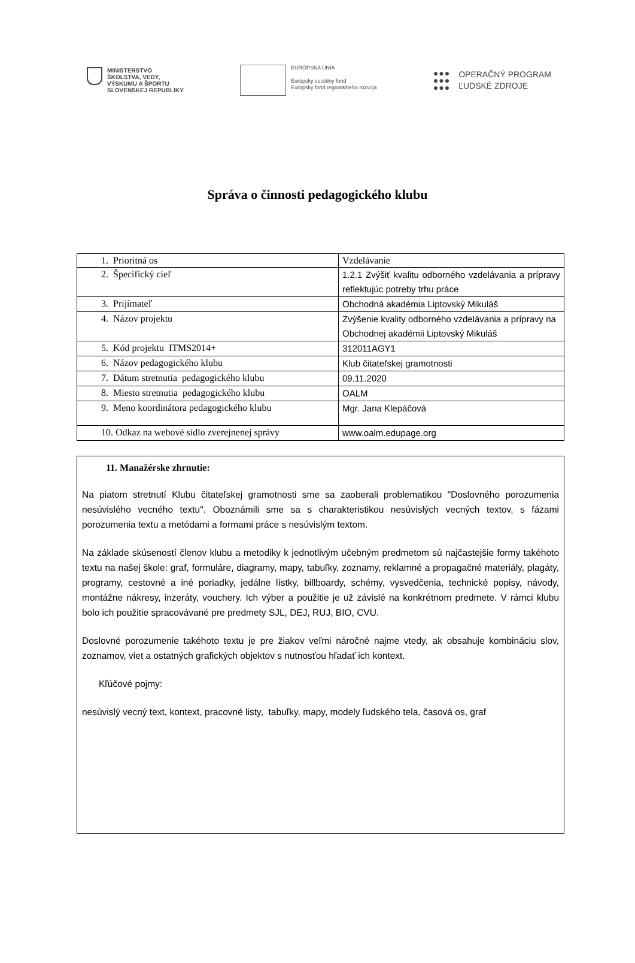MINISTERSTVO
ŠKOLSTVA, VEDY,
VÝSKUMU A ŠPORTU
SLOVENSKEJ REPUBLIKY
EURÓPSKA ÚNIA
Európsky sociálny fond
Európsky fond regionálneho rozvoja
●●●
●●●
●●●
OPERAČNÝ PROGRAM
ĽUDSKÉ ZDROJE
Správa o činnosti pedagogického klubu
| 1. Prioritná os | Vzdelávanie |
| 2. Špecifický cieľ | 1.2.1 Zvýšiť kvalitu odborného vzdelávania a prípravy reflektujúc potreby trhu práce |
| 3. Prijímateľ | Obchodná akadémia Liptovský Mikuláš |
| 4. Názov projektu | Zvýšenie kvality odborného vzdelávania a prípravy na Obchodnej akadémii Liptovský Mikuláš |
| 5. Kód projektu ITMS2014+ | 312011AGY1 |
| 6. Názov pedagogického klubu | Klub čitateľskej gramotnosti |
| 7. Dátum stretnutia pedagogického klubu | 09.11.2020 |
| 8. Miesto stretnutia pedagogického klubu | OALM |
| 9. Meno koordinátora pedagogického klubu | Mgr. Jana Klepáčová |
| 10. Odkaz na webové sídlo zverejnenej správy | www.oalm.edupage.org |
11. Manažérske zhrnutie:
Na piatom stretnutí Klubu čitateľskej gramotnosti sme sa zaoberali problematikou "Doslovného porozumenia nesúvislého vecného textu". Oboznámili sme sa s charakteristikou nesúvislých vecných textov, s fázami porozumenia textu a metódami a formami práce s nesúvislým textom.
Na základe skúseností členov klubu a metodiky k jednotlivým učebným predmetom sú najčastejšie formy takéhoto textu na našej škole: graf, formuláre, diagramy, mapy, tabuľky, zoznamy, reklamné a propagačné materiály, plagáty, programy, cestovné a iné poriadky, jedálne lístky, billboardy, schémy, vysvedčenia, technické popisy, návody, montážne nákresy, inzeráty, vouchery. Ich výber a použitie je už závislé na konkrétnom predmete. V rámci klubu bolo ich použitie spracovávané pre predmety SJL, DEJ, RUJ, BIO, CVU.
Doslovné porozumenie takéhoto textu je pre žiakov veľmi náročné najme vtedy, ak obsahuje kombináciu slov, zoznamov, viet a ostatných grafických objektov s nutnosťou hľadať ich kontext.
Kľúčové pojmy:
nesúvislý vecný text, kontext, pracovné listy, tabuľky, mapy, modely ľudského tela, časová os, graf